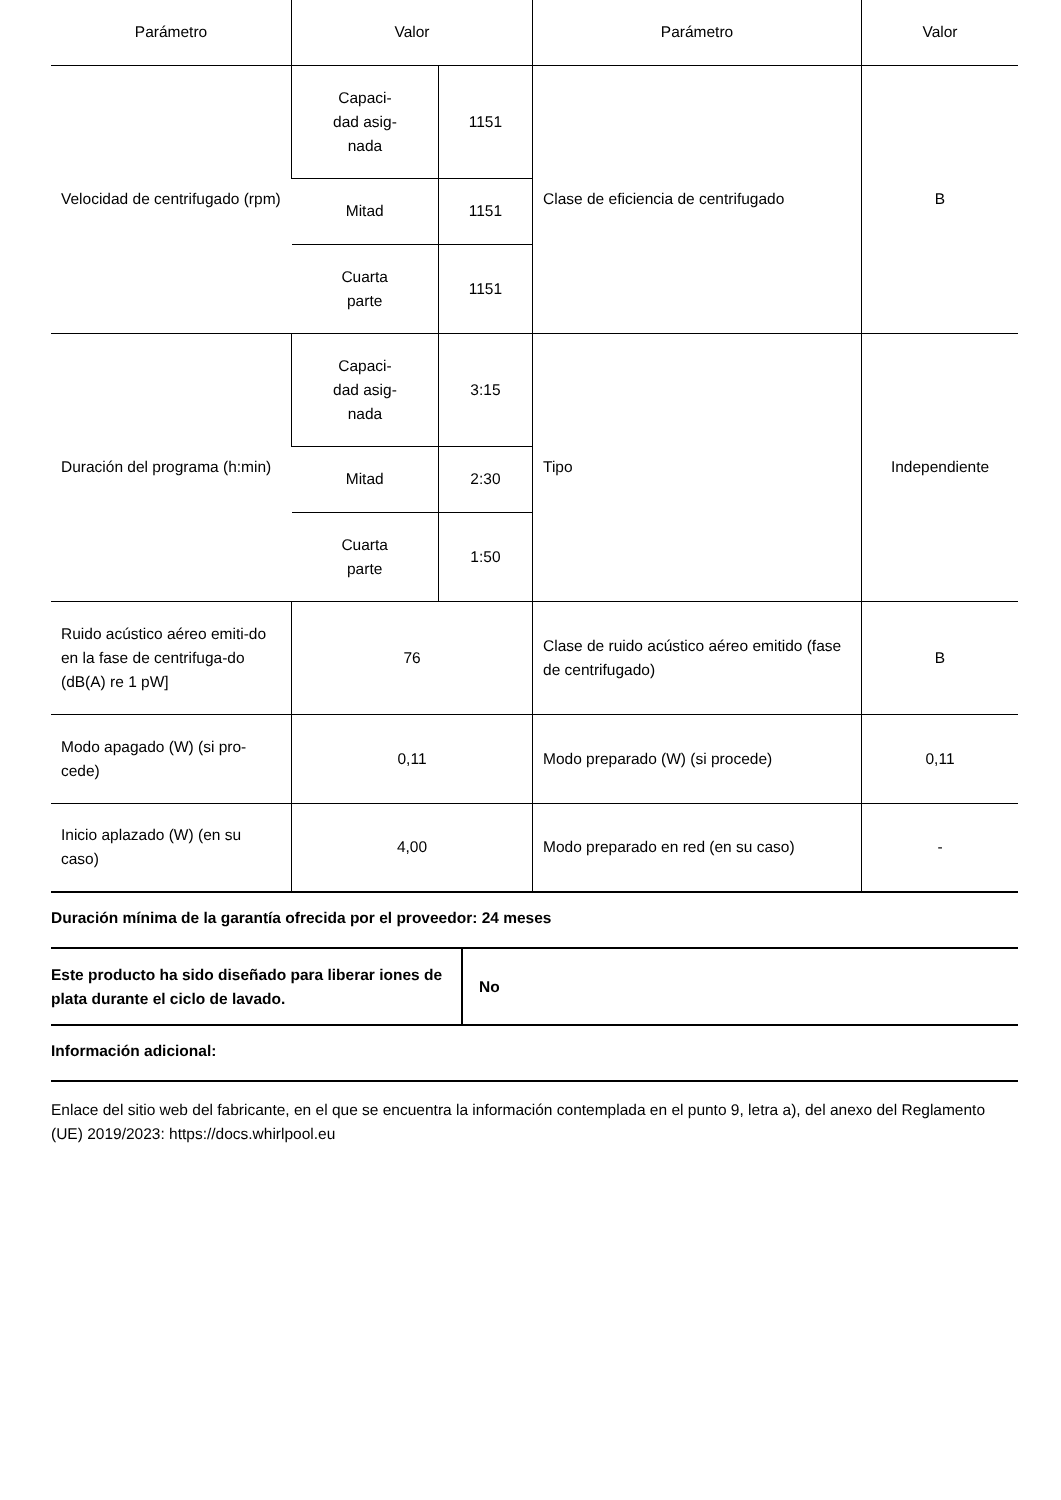| Parámetro | Valor | | Parámetro | Valor |
| --- | --- | --- | --- | --- |
| Velocidad de centrifugado (rpm) | Capaci- dad asig- nada | 1151 | Clase de eficiencia de centrifugado | B |
| | Mitad | 1151 | | |
| | Cuarta parte | 1151 | | |
| Duración del programa (h:min) | Capaci- dad asig- nada | 3:15 | Tipo | Independiente |
| | Mitad | 2:30 | | |
| | Cuarta parte | 1:50 | | |
| Ruido acústico aéreo emiti-do en la fase de centrifuga-do (dB(A) re 1 pW] | 76 | | Clase de ruido acústico aéreo emitido (fase de centrifugado) | B |
| Modo apagado (W) (si pro-cede) | 0,11 | | Modo preparado (W) (si procede) | 0,11 |
| Inicio aplazado (W) (en su caso) | 4,00 | | Modo preparado en red (en su caso) | - |
Duración mínima de la garantía ofrecida por el proveedor: 24 meses
| Este producto ha sido diseñado para liberar iones de plata durante el ciclo de lavado. | No |
Información adicional:
Enlace del sitio web del fabricante, en el que se encuentra la información contemplada en el punto 9, letra a), del anexo del Reglamento (UE) 2019/2023: https://docs.whirlpool.eu